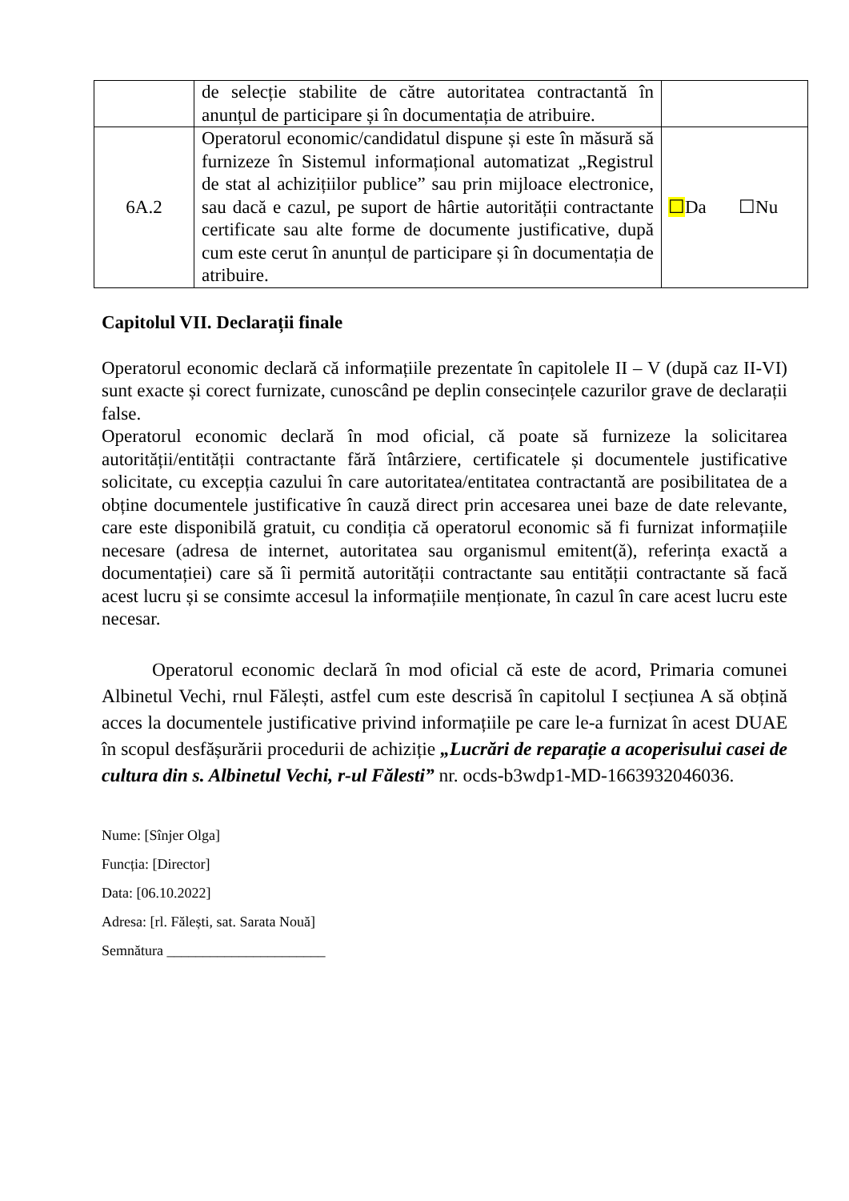| | de selecție stabilite de către autoritatea contractantă în anunțul de participare și în documentația de atribuire. | |
| 6A.2 | Operatorul economic/candidatul dispune și este în măsură să furnizeze în Sistemul informațional automatizat „Registrul de stat al achizițiilor publice” sau prin mijloace electronice, sau dacă e cazul, pe suport de hârtie autorității contractante certificate sau alte forme de documente justificative, după cum este cerut în anunțul de participare și în documentația de atribuire. | ☐ Da ☐Nu |
Capitolul VII. Declarații finale
Operatorul economic declară că informațiile prezentate în capitolele II – V (după caz II-VI) sunt exacte și corect furnizate, cunoscând pe deplin consecințele cazurilor grave de declarații false.
Operatorul economic declară în mod oficial, că poate să furnizeze la solicitarea autorității/entității contractante fără întârziere, certificatele și documentele justificative solicitate, cu excepția cazului în care autoritatea/entitatea contractantă are posibilitatea de a obține documentele justificative în cauză direct prin accesarea unei baze de date relevante, care este disponibilă gratuit, cu condiția că operatorul economic să fi furnizat informațiile necesare (adresa de internet, autoritatea sau organismul emitent(ă), referința exactă a documentației) care să îi permită autorității contractante sau entității contractante să facă acest lucru și se consimte accesul la informațiile menționate, în cazul în care acest lucru este necesar.
Operatorul economic declară în mod oficial că este de acord, Primaria comunei Albinetul Vechi, rnul Fălești, astfel cum este descrisă în capitolul I secțiunea A să obțină acces la documentele justificative privind informațiile pe care le-a furnizat în acest DUAE în scopul desfășurării procedurii de achiziție „Lucrări de reparație a acoperisului casei de cultura din s. Albinetul Vechi, r-ul Fălesti” nr. ocds-b3wdp1-MD-1663932046036.
Nume: [Sînjer Olga]
Funcția: [Director]
Data: [06.10.2022]
Adresa: [rl. Fălești, sat. Sarata Nouă]
Semnătura ______________________